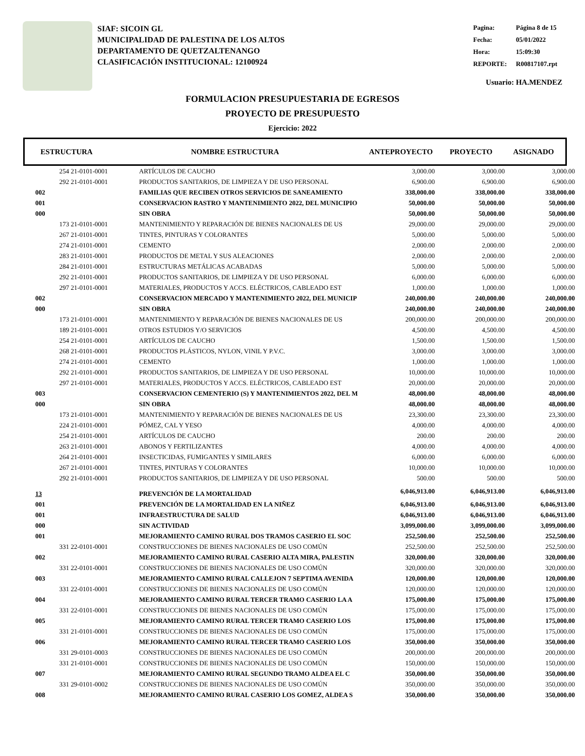SIAF: SICOIN GL
MUNICIPALIDAD DE PALESTINA DE LOS ALTOS
DEPARTAMENTO DE QUETZALTENANGO
CLASIFICACIÓN INSTITUCIONAL: 12100924
| Pagina: | Página 8 de 15 |
| Fecha: | 05/01/2022 |
| Hora: | 15:09:30 |
| REPORTE: | R00817107.rpt |
Usuario: HA.MENDEZ
FORMULACION PRESUPUESTARIA DE EGRESOS
PROYECTO DE PRESUPUESTO
Ejercicio: 2022
| ESTRUCTURA | NOMBRE ESTRUCTURA | ANTEPROYECTO | PROYECTO | ASIGNADO |
| --- | --- | --- | --- | --- |
| 254 | 21-0101-0001 | ARTÍCULOS DE CAUCHO | 3,000.00 | 3,000.00 | 3,000.00 |
| 292 | 21-0101-0001 | PRODUCTOS SANITARIOS, DE LIMPIEZA Y DE USO PERSONAL | 6,900.00 | 6,900.00 | 6,900.00 |
| 002 | | FAMILIAS QUE RECIBEN OTROS SERVICIOS DE SANEAMIENTO | 338,000.00 | 338,000.00 | 338,000.00 |
| 001 | | CONSERVACION RASTRO Y MANTENIMIENTO 2022, DEL MUNICIPIO | 50,000.00 | 50,000.00 | 50,000.00 |
| 000 | | SIN OBRA | 50,000.00 | 50,000.00 | 50,000.00 |
| 173 | 21-0101-0001 | MANTENIMIENTO Y REPARACIÓN DE BIENES NACIONALES DE US | 29,000.00 | 29,000.00 | 29,000.00 |
| 267 | 21-0101-0001 | TINTES, PINTURAS Y COLORANTES | 5,000.00 | 5,000.00 | 5,000.00 |
| 274 | 21-0101-0001 | CEMENTO | 2,000.00 | 2,000.00 | 2,000.00 |
| 283 | 21-0101-0001 | PRODUCTOS DE METAL Y SUS ALEACIONES | 2,000.00 | 2,000.00 | 2,000.00 |
| 284 | 21-0101-0001 | ESTRUCTURAS METÁLICAS ACABADAS | 5,000.00 | 5,000.00 | 5,000.00 |
| 292 | 21-0101-0001 | PRODUCTOS SANITARIOS, DE LIMPIEZA Y DE USO PERSONAL | 6,000.00 | 6,000.00 | 6,000.00 |
| 297 | 21-0101-0001 | MATERIALES, PRODUCTOS Y ACCS. ELÉCTRICOS, CABLEADO EST | 1,000.00 | 1,000.00 | 1,000.00 |
| 002 | | CONSERVACION MERCADO Y MANTENIMIENTO 2022, DEL MUNICIP | 240,000.00 | 240,000.00 | 240,000.00 |
| 000 | | SIN OBRA | 240,000.00 | 240,000.00 | 240,000.00 |
| 173 | 21-0101-0001 | MANTENIMIENTO Y REPARACIÓN DE BIENES NACIONALES DE US | 200,000.00 | 200,000.00 | 200,000.00 |
| 189 | 21-0101-0001 | OTROS ESTUDIOS Y/O SERVICIOS | 4,500.00 | 4,500.00 | 4,500.00 |
| 254 | 21-0101-0001 | ARTÍCULOS DE CAUCHO | 1,500.00 | 1,500.00 | 1,500.00 |
| 268 | 21-0101-0001 | PRODUCTOS PLÁSTICOS, NYLON, VINIL Y P.V.C. | 3,000.00 | 3,000.00 | 3,000.00 |
| 274 | 21-0101-0001 | CEMENTO | 1,000.00 | 1,000.00 | 1,000.00 |
| 292 | 21-0101-0001 | PRODUCTOS SANITARIOS, DE LIMPIEZA Y DE USO PERSONAL | 10,000.00 | 10,000.00 | 10,000.00 |
| 297 | 21-0101-0001 | MATERIALES, PRODUCTOS Y ACCS. ELÉCTRICOS, CABLEADO EST | 20,000.00 | 20,000.00 | 20,000.00 |
| 003 | | CONSERVACION CEMENTERIO (S) Y MANTENIMIENTOS 2022, DEL M | 48,000.00 | 48,000.00 | 48,000.00 |
| 000 | | SIN OBRA | 48,000.00 | 48,000.00 | 48,000.00 |
| 173 | 21-0101-0001 | MANTENIMIENTO Y REPARACIÓN DE BIENES NACIONALES DE US | 23,300.00 | 23,300.00 | 23,300.00 |
| 224 | 21-0101-0001 | PÓMEZ, CAL Y YESO | 4,000.00 | 4,000.00 | 4,000.00 |
| 254 | 21-0101-0001 | ARTÍCULOS DE CAUCHO | 200.00 | 200.00 | 200.00 |
| 263 | 21-0101-0001 | ABONOS Y FERTILIZANTES | 4,000.00 | 4,000.00 | 4,000.00 |
| 264 | 21-0101-0001 | INSECTICIDAS, FUMIGANTES Y SIMILARES | 6,000.00 | 6,000.00 | 6,000.00 |
| 267 | 21-0101-0001 | TINTES, PINTURAS Y COLORANTES | 10,000.00 | 10,000.00 | 10,000.00 |
| 292 | 21-0101-0001 | PRODUCTOS SANITARIOS, DE LIMPIEZA Y DE USO PERSONAL | 500.00 | 500.00 | 500.00 |
| 13 | | PREVENCIÓN DE LA MORTALIDAD | 6,046,913.00 | 6,046,913.00 | 6,046,913.00 |
| 001 | | PREVENCIÓN DE LA MORTALIDAD EN LA NIÑEZ | 6,046,913.00 | 6,046,913.00 | 6,046,913.00 |
| 001 | | INFRAESTRUCTURA DE SALUD | 6,046,913.00 | 6,046,913.00 | 6,046,913.00 |
| 000 | | SIN ACTIVIDAD | 3,099,000.00 | 3,099,000.00 | 3,099,000.00 |
| 001 | | MEJORAMIENTO CAMINO RURAL DOS TRAMOS CASERIO EL SOC | 252,500.00 | 252,500.00 | 252,500.00 |
| 331 | 22-0101-0001 | CONSTRUCCIONES DE BIENES NACIONALES DE USO COMÚN | 252,500.00 | 252,500.00 | 252,500.00 |
| 002 | | MEJORAMIENTO CAMINO RURAL CASERIO ALTA MIRA, PALESTIN | 320,000.00 | 320,000.00 | 320,000.00 |
| 331 | 22-0101-0001 | CONSTRUCCIONES DE BIENES NACIONALES DE USO COMÚN | 320,000.00 | 320,000.00 | 320,000.00 |
| 003 | | MEJORAMIENTO CAMINO RURAL CALLEJON 7 SEPTIMA AVENIDA | 120,000.00 | 120,000.00 | 120,000.00 |
| 331 | 22-0101-0001 | CONSTRUCCIONES DE BIENES NACIONALES DE USO COMÚN | 120,000.00 | 120,000.00 | 120,000.00 |
| 004 | | MEJORAMIENTO CAMINO RURAL TERCER TRAMO CASERIO LA A | 175,000.00 | 175,000.00 | 175,000.00 |
| 331 | 22-0101-0001 | CONSTRUCCIONES DE BIENES NACIONALES DE USO COMÚN | 175,000.00 | 175,000.00 | 175,000.00 |
| 005 | | MEJORAMIENTO CAMINO RURAL TERCER TRAMO CASERIO LOS | 175,000.00 | 175,000.00 | 175,000.00 |
| 331 | 21-0101-0001 | CONSTRUCCIONES DE BIENES NACIONALES DE USO COMÚN | 175,000.00 | 175,000.00 | 175,000.00 |
| 006 | | MEJORAMIENTO CAMINO RURAL TERCER TRAMO CASERIO LOS | 350,000.00 | 350,000.00 | 350,000.00 |
| 331 | 29-0101-0003 | CONSTRUCCIONES DE BIENES NACIONALES DE USO COMÚN | 200,000.00 | 200,000.00 | 200,000.00 |
| 331 | 21-0101-0001 | CONSTRUCCIONES DE BIENES NACIONALES DE USO COMÚN | 150,000.00 | 150,000.00 | 150,000.00 |
| 007 | | MEJORAMIENTO CAMINO RURAL SEGUNDO TRAMO ALDEA EL C | 350,000.00 | 350,000.00 | 350,000.00 |
| 331 | 29-0101-0002 | CONSTRUCCIONES DE BIENES NACIONALES DE USO COMÚN | 350,000.00 | 350,000.00 | 350,000.00 |
| 008 | | MEJORAMIENTO CAMINO RURAL CASERIO LOS GOMEZ, ALDEA S | 350,000.00 | 350,000.00 | 350,000.00 |